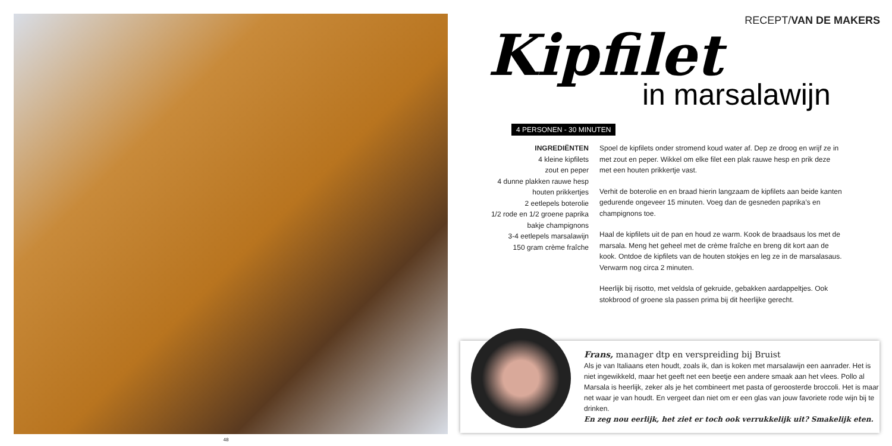48
RECEPT/VAN DE MAKERS
Kipfilet
in marsalawijn
4 PERSONEN - 30 MINUTEN
INGREDIËNTEN
4 kleine kipfilets
zout en peper
4 dunne plakken rauwe hesp
houten prikkertjes
2 eetlepels boterolie
1/2 rode en 1/2 groene paprika
bakje champignons
3-4 eetlepels marsalawijn
150 gram crème fraîche
Spoel de kipfilets onder stromend koud water af. Dep ze droog en wrijf ze in met zout en peper. Wikkel om elke filet een plak rauwe hesp en prik deze met een houten prikkertje vast.
Verhit de boterolie en en braad hierin langzaam de kipfilets aan beide kanten gedurende ongeveer 15 minuten. Voeg dan de gesneden paprika’s en champignons toe.
Haal de kipfilets uit de pan en houd ze warm. Kook de braadsaus los met de marsala. Meng het geheel met de crème fraîche en breng dit kort aan de kook. Ontdoe de kipfilets van de houten stokjes en leg ze in de marsalasaus. Verwarm nog circa 2 minuten.
Heerlijk bij risotto, met veldsla of gekruide, gebakken aardappeltjes. Ook stokbrood of groene sla passen prima bij dit heerlijke gerecht.
Frans, manager dtp en verspreiding bij Bruist
Als je van Italiaans eten houdt, zoals ik, dan is koken met marsalawijn een aanrader. Het is niet ingewikkeld, maar het geeft net een beetje een andere smaak aan het vlees. Pollo al Marsala is heerlijk, zeker als je het combineert met pasta of geroosterde broccoli. Het is maar net waar je van houdt. En vergeet dan niet om er een glas van jouw favoriete rode wijn bij te drinken.
En zeg nou eerlijk, het ziet er toch ook verrukkelijk uit? Smakelijk eten.